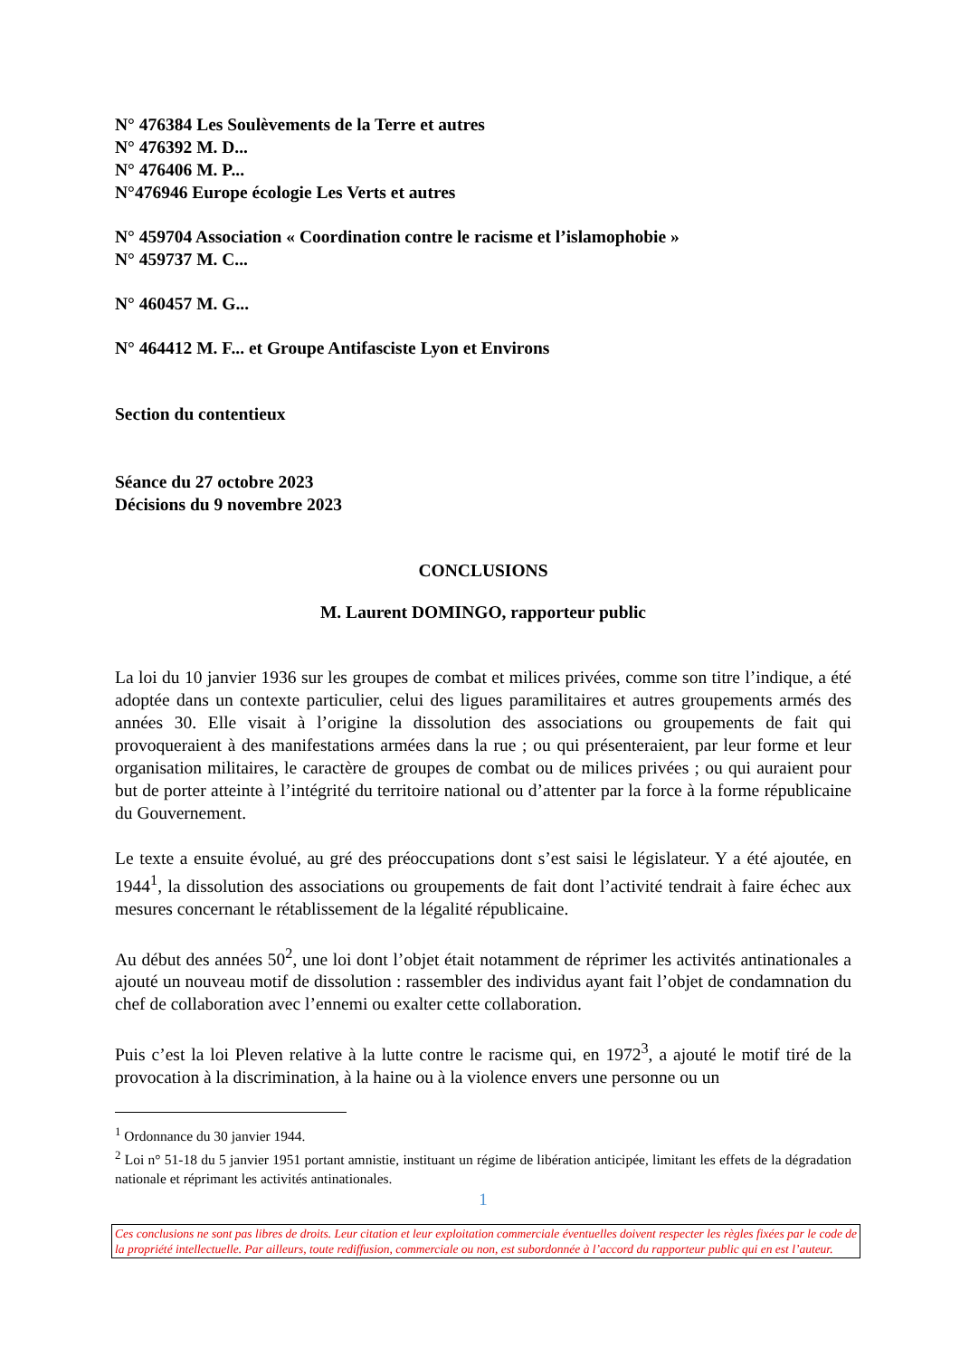N° 476384 Les Soulèvements de la Terre et autres
N° 476392 M. D...
N° 476406 M. P...
N°476946 Europe écologie Les Verts et autres
N° 459704 Association « Coordination contre le racisme et l’islamophobie »
N° 459737 M. C...
N° 460457 M. G...
N° 464412 M. F... et Groupe Antifasciste Lyon et Environs
Section du contentieux
Séance du 27 octobre 2023
Décisions du 9 novembre 2023
CONCLUSIONS
M. Laurent DOMINGO, rapporteur public
La loi du 10 janvier 1936 sur les groupes de combat et milices privées, comme son titre l’indique, a été adoptée dans un contexte particulier, celui des ligues paramilitaires et autres groupements armés des années 30. Elle visait à l’origine la dissolution des associations ou groupements de fait qui provoqueraient à des manifestations armées dans la rue ; ou qui présenteraient, par leur forme et leur organisation militaires, le caractère de groupes de combat ou de milices privées ; ou qui auraient pour but de porter atteinte à l’intégrité du territoire national ou d’attenter par la force à la forme républicaine du Gouvernement.
Le texte a ensuite évolué, au gré des préoccupations dont s’est saisi le législateur. Y a été ajoutée, en 1944<sup>1</sup>, la dissolution des associations ou groupements de fait dont l’activité tendrait à faire échec aux mesures concernant le rétablissement de la légalité républicaine.
Au début des années 50<sup>2</sup>, une loi dont l’objet était notamment de réprimer les activités antinationales a ajouté un nouveau motif de dissolution : rassembler des individus ayant fait l’objet de condamnation du chef de collaboration avec l’ennemi ou exalter cette collaboration.
Puis c’est la loi Pleven relative à la lutte contre le racisme qui, en 1972<sup>3</sup>, a ajouté le motif tiré de la provocation à la discrimination, à la haine ou à la violence envers une personne ou un
<sup>1</sup> Ordonnance du 30 janvier 1944.
<sup>2</sup> Loi n° 51-18 du 5 janvier 1951 portant amnistie, instituant un régime de libération anticipée, limitant les effets de la dégradation nationale et réprimant les activités antinationales.
1
Ces conclusions ne sont pas libres de droits. Leur citation et leur exploitation commerciale éventuelles doivent respecter les règles fixées par le code de la propriété intellectuelle. Par ailleurs, toute rediffusion, commerciale ou non, est subordonnée à l’accord du rapporteur public qui en est l’auteur.